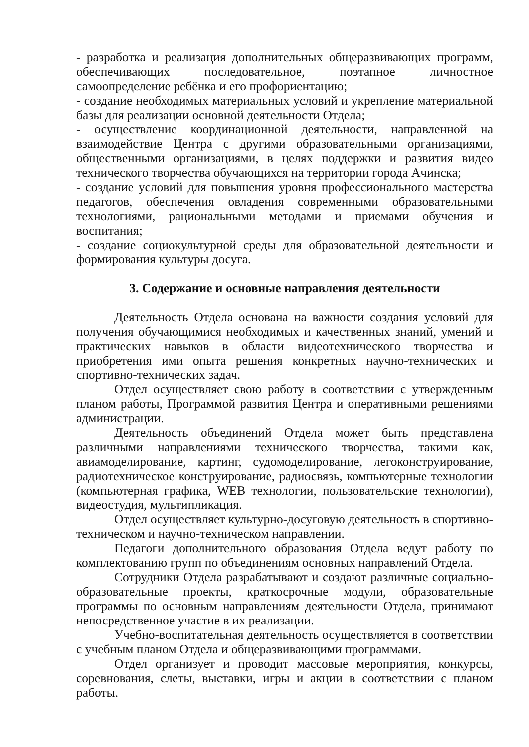- разработка и реализация дополнительных общеразвивающих программ, обеспечивающих последовательное, поэтапное личностное самоопределение ребёнка и его профориентацию;
- создание необходимых материальных условий и укрепление материальной базы для реализации основной деятельности Отдела;
- осуществление координационной деятельности, направленной на взаимодействие Центра с другими образовательными организациями, общественными организациями, в целях поддержки и развития видео технического творчества обучающихся на территории города Ачинска;
- создание условий для повышения уровня профессионального мастерства педагогов, обеспечения овладения современными образовательными технологиями, рациональными методами и приемами обучения и воспитания;
- создание социокультурной среды для образовательной деятельности и формирования культуры досуга.
3. Содержание и основные направления деятельности
Деятельность Отдела основана на важности создания условий для получения обучающимися необходимых и качественных знаний, умений и практических навыков в области видеотехнического творчества и приобретения ими опыта решения конкретных научно-технических и спортивно-технических задач.
Отдел осуществляет свою работу в соответствии с утвержденным планом работы, Программой развития Центра и оперативными решениями администрации.
Деятельность объединений Отдела может быть представлена различными направлениями технического творчества, такими как, авиамоделирование, картинг, судомоделирование, легоконструирование, радиотехническое конструирование, радиосвязь, компьютерные технологии (компьютерная графика, WEB технологии, пользовательские технологии), видеостудия, мультипликация.
Отдел осуществляет культурно-досуговую деятельность в спортивно-техническом и научно-техническом направлении.
Педагоги дополнительного образования Отдела ведут работу по комплектованию групп по объединениям основных направлений Отдела.
Сотрудники Отдела разрабатывают и создают различные социально-образовательные проекты, краткосрочные модули, образовательные программы по основным направлениям деятельности Отдела, принимают непосредственное участие в их реализации.
Учебно-воспитательная деятельность осуществляется в соответствии с учебным планом Отдела и общеразвивающими программами.
Отдел организует и проводит массовые мероприятия, конкурсы, соревнования, слеты, выставки, игры и акции в соответствии с планом работы.